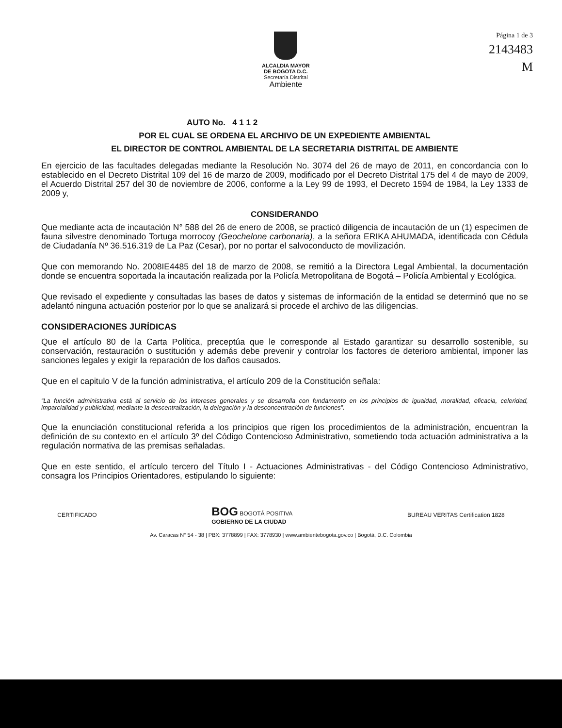ALCALDIA MAYOR
DE BOGOTA D.C.
Secretaría Distrital
Ambiente
Página 1 de 3
2143483
M
AUTO No. 4 1 1 2
POR EL CUAL SE ORDENA EL ARCHIVO DE UN EXPEDIENTE AMBIENTAL
EL DIRECTOR DE CONTROL AMBIENTAL DE LA SECRETARIA DISTRITAL DE AMBIENTE
En ejercicio de las facultades delegadas mediante la Resolución No. 3074 del 26 de mayo de 2011, en concordancia con lo establecido en el Decreto Distrital 109 del 16 de marzo de 2009, modificado por el Decreto Distrital 175 del 4 de mayo de 2009, el Acuerdo Distrital 257 del 30 de noviembre de 2006, conforme a la Ley 99 de 1993, el Decreto 1594 de 1984, la Ley 1333 de 2009 y,
CONSIDERANDO
Que mediante acta de incautación N° 588 del 26 de enero de 2008, se practicó diligencia de incautación de un (1) especímen de fauna silvestre denominado Tortuga morrocoy (Geochelone carbonaria), a la señora ERIKA AHUMADA, identificada con Cédula de Ciudadanía Nº 36.516.319 de La Paz (Cesar), por no portar el salvoconducto de movilización.
Que con memorando No. 2008IE4485 del 18 de marzo de 2008, se remitió a la Directora Legal Ambiental, la documentación donde se encuentra soportada la incautación realizada por la Policía Metropolitana de Bogotá – Policía Ambiental y Ecológica.
Que revisado el expediente y consultadas las bases de datos y sistemas de información de la entidad se determinó que no se adelantó ninguna actuación posterior por lo que se analizará si procede el archivo de las diligencias.
CONSIDERACIONES JURÍDICAS
Que el artículo 80 de la Carta Política, preceptúa que le corresponde al Estado garantizar su desarrollo sostenible, su conservación, restauración o sustitución y además debe prevenir y controlar los factores de deterioro ambiental, imponer las sanciones legales y exigir la reparación de los daños causados.
Que en el capitulo V de la función administrativa, el artículo 209 de la Constitución señala:
“La función administrativa está al servicio de los intereses generales y se desarrolla con fundamento en los principios de igualdad, moralidad, eficacia, celeridad, imparcialidad y publicidad, mediante la descentralización, la delegación y la desconcentración de funciones”.
Que la enunciación constitucional referida a los principios que rigen los procedimientos de la administración, encuentran la definición de su contexto en el artículo 3º del Código Contencioso Administrativo, sometiendo toda actuación administrativa a la regulación normativa de las premisas señaladas.
Que en este sentido, el artículo tercero del Título I - Actuaciones Administrativas - del Código Contencioso Administrativo, consagra los Principios Orientadores, estipulando lo siguiente:
CERTIFICADO BOG BOGOTÁ POSITIVA
GOBIERNO DE LA CIUDAD BUREAU VERITAS Certification 1828
Av. Caracas N° 54 - 38 | PBX: 3778899 | FAX: 3778930 | www.ambientebogota.gov.co | Bogotá, D.C. Colombia